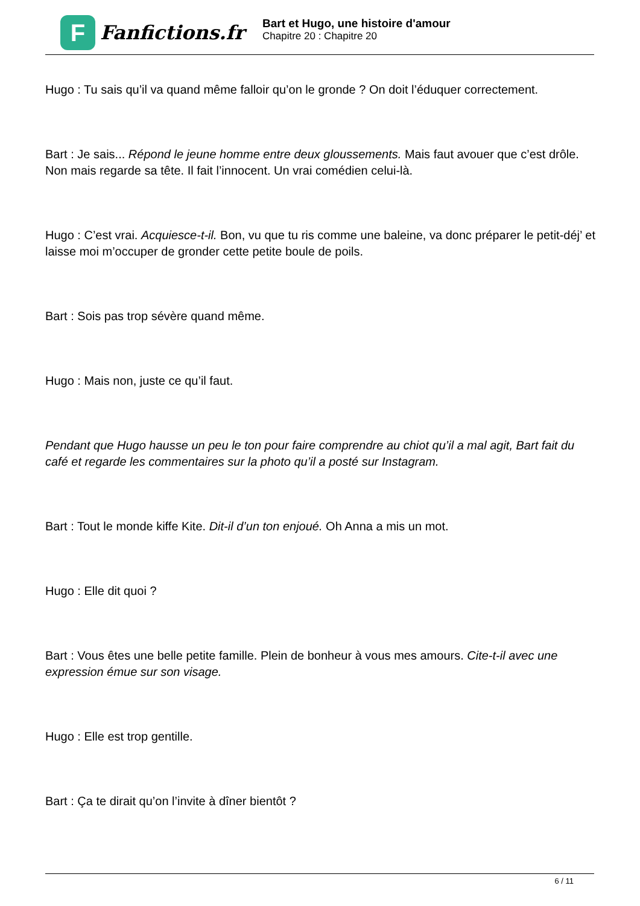F
Fanfictions.fr
Bart et Hugo, une histoire d'amour
Chapitre 20 : Chapitre 20
Hugo : Tu sais qu’il va quand même falloir qu’on le gronde ? On doit l’éduquer correctement.
Bart : Je sais... Répond le jeune homme entre deux gloussements. Mais faut avouer que c’est drôle. Non mais regarde sa tête. Il fait l’innocent. Un vrai comédien celui-là.
Hugo : C’est vrai. Acquiesce-t-il. Bon, vu que tu ris comme une baleine, va donc préparer le petit-déj’ et laisse moi m’occuper de gronder cette petite boule de poils.
Bart : Sois pas trop sévère quand même.
Hugo : Mais non, juste ce qu’il faut.
Pendant que Hugo hausse un peu le ton pour faire comprendre au chiot qu’il a mal agit, Bart fait du café et regarde les commentaires sur la photo qu’il a posté sur Instagram.
Bart : Tout le monde kiffe Kite. Dit-il d’un ton enjoué. Oh Anna a mis un mot.
Hugo : Elle dit quoi ?
Bart : Vous êtes une belle petite famille. Plein de bonheur à vous mes amours. Cite-t-il avec une expression émue sur son visage.
Hugo : Elle est trop gentille.
Bart : Ça te dirait qu’on l’invite à dîner bientôt ?
6 / 11